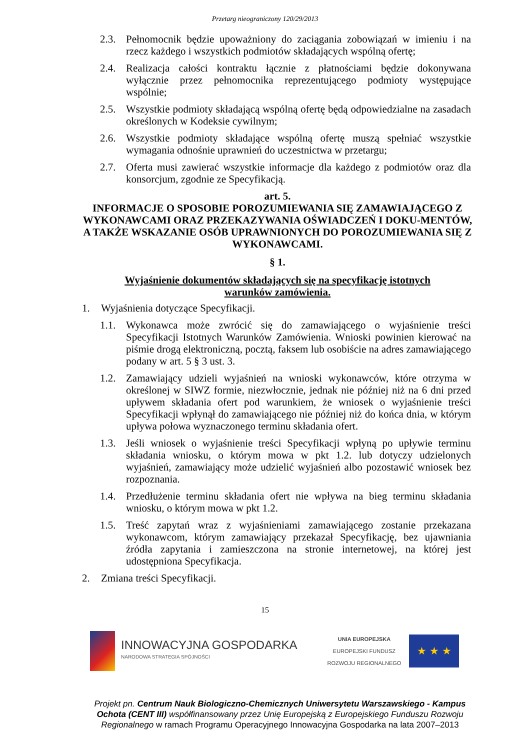Przetarg nieograniczony 120/29/2013
2.3. Pełnomocnik będzie upoważniony do zaciągania zobowiązań w imieniu i na rzecz każdego i wszystkich podmiotów składających wspólną ofertę;
2.4. Realizacja całości kontraktu łącznie z płatnościami będzie dokonywana wyłącznie przez pełnomocnika reprezentującego podmioty występujące wspólnie;
2.5. Wszystkie podmioty składającą wspólną ofertę będą odpowiedzialne na zasadach określonych w Kodeksie cywilnym;
2.6. Wszystkie podmioty składające wspólną ofertę muszą spełniać wszystkie wymagania odnośnie uprawnień do uczestnictwa w przetargu;
2.7. Oferta musi zawierać wszystkie informacje dla każdego z podmiotów oraz dla konsorcjum, zgodnie ze Specyfikacją.
art. 5.
INFORMACJE O SPOSOBIE POROZUMIEWANIA SIĘ ZAMAWIAJĄCEGO Z WYKONAWCAMI ORAZ PRZEKAZYWANIA OŚWIADCZEŃ I DOKU-MENTÓW, A TAKŻE WSKAZANIE OSÓB UPRAWNIONYCH DO POROZUMIEWANIA SIĘ Z WYKONAWCAMI.
§ 1.
Wyjaśnienie dokumentów składających się na specyfikację istotnych
warunków zamówienia.
1. Wyjaśnienia dotyczące Specyfikacji.
1.1. Wykonawca może zwrócić się do zamawiającego o wyjaśnienie treści Specyfikacji Istotnych Warunków Zamówienia. Wnioski powinien kierować na piśmie drogą elektroniczną, pocztą, faksem lub osobiście na adres zamawiającego podany w art. 5 § 3 ust. 3.
1.2. Zamawiający udzieli wyjaśnień na wnioski wykonawców, które otrzyma w określonej w SIWZ formie, niezwłocznie, jednak nie później niż na 6 dni przed upływem składania ofert pod warunkiem, że wniosek o wyjaśnienie treści Specyfikacji wpłynął do zamawiającego nie później niż do końca dnia, w którym upływa połowa wyznaczonego terminu składania ofert.
1.3. Jeśli wniosek o wyjaśnienie treści Specyfikacji wpłyną po upływie terminu składania wniosku, o którym mowa w pkt 1.2. lub dotyczy udzielonych wyjaśnień, zamawiający może udzielić wyjaśnień albo pozostawić wniosek bez rozpoznania.
1.4. Przedłużenie terminu składania ofert nie wpływa na bieg terminu składania wniosku, o którym mowa w pkt 1.2.
1.5. Treść zapytań wraz z wyjaśnieniami zamawiającego zostanie przekazana wykonawcom, którym zamawiający przekazał Specyfikację, bez ujawniania źródła zapytania i zamieszczona na stronie internetowej, na której jest udostępniona Specyfikacja.
2. Zmiana treści Specyfikacji.
15
INNOWACYJNA GOSPODARKA
NARODOWA STRATEGIA SPÓJNOŚCI
UNIA EUROPEJSKA
EUROPEJSKI FUNDUSZ
ROZWOJU REGIONALNEGO
★ ★ ★
Projekt pn. Centrum Nauk Biologiczno-Chemicznych Uniwersytetu Warszawskiego - Kampus Ochota (CENT III) współfinansowany przez Unię Europejską z Europejskiego Funduszu Rozwoju Regionalnego w ramach Programu Operacyjnego Innowacyjna Gospodarka na lata 2007–2013